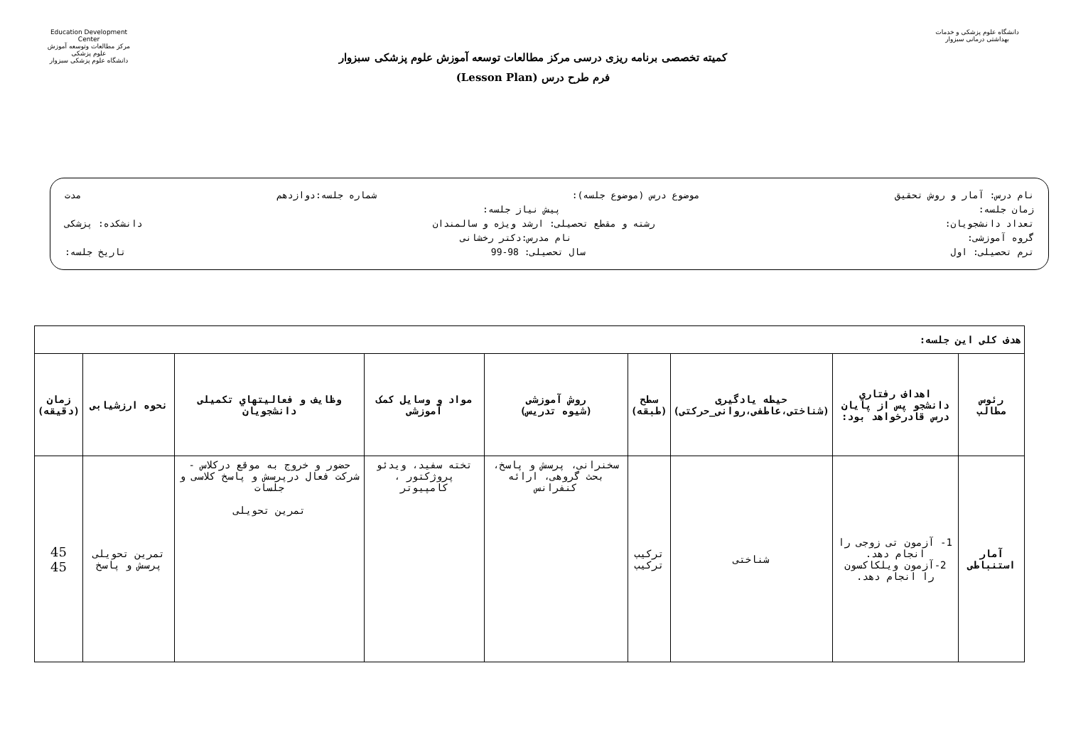دانشگاه علوم پزشکی و خدمات بهداشتی درمانی سبزوار
کمیته تخصصی برنامه ریزی درسی مرکز مطالعات توسعه آموزش علوم پزشکی سبزوار
فرم طرح درس (Lesson Plan)
Education Development Center
مرکز مطالعات وتوسعه آموزش علوم پزشکی
دانشگاه علوم پزشکی سبزوار
نام درس: آمار و روش تحقیق موضوع درس (موضوع جلسه): شماره جلسه:دوازدهم مدت
زمان جلسه: پیش نیاز جلسه:
تعداد دانشجویان: رشته و مقطع تحصیلی: ارشد ویژه و سالمندان دانشکده: پزشکی
گروه آموزشی: نام مدرس:دکتر رخشانی
ترم تحصیلی: اول سال تحصیلی: 98-99 تاریخ جلسه:
| هدف کلی این جلسه: | | | | | | | | |
| رئوس مطالب | اهداف رفتاري دانشجو پس از پایان درس قادرخواهد بود: | حیطه یادگیری (شناختی،عاطفی،روانی_حرکتی) | سطح (طبقه) | روش آموزشی (شیوه تدریس) | مواد و وسایل کمک آموزشی | وظایف و فعالیتهاي تکمیلی دانشجویان | نحوه ارزشیابی | زمان (دقیقه) |
| آمار استنباطی | 1- آزمون تی زوجی را انجام دهد. 2-آزمون ویلکاکسون را انجام دهد. | شناختی | ترکیب ترکیب | سخنرانی، پرسش و پاسخ، بحث گروهی، ارائه کنفرانس | تخته سفید، ویدئو پروژکتور ، کامپیوتر | حضور و خروج به موقع درکلاس - شرکت فعال درپرسش و پاسخ کلاسی و جلسات تمرین تحویلی | تمرین تحویلی پرسش و پاسخ | 45 45 |